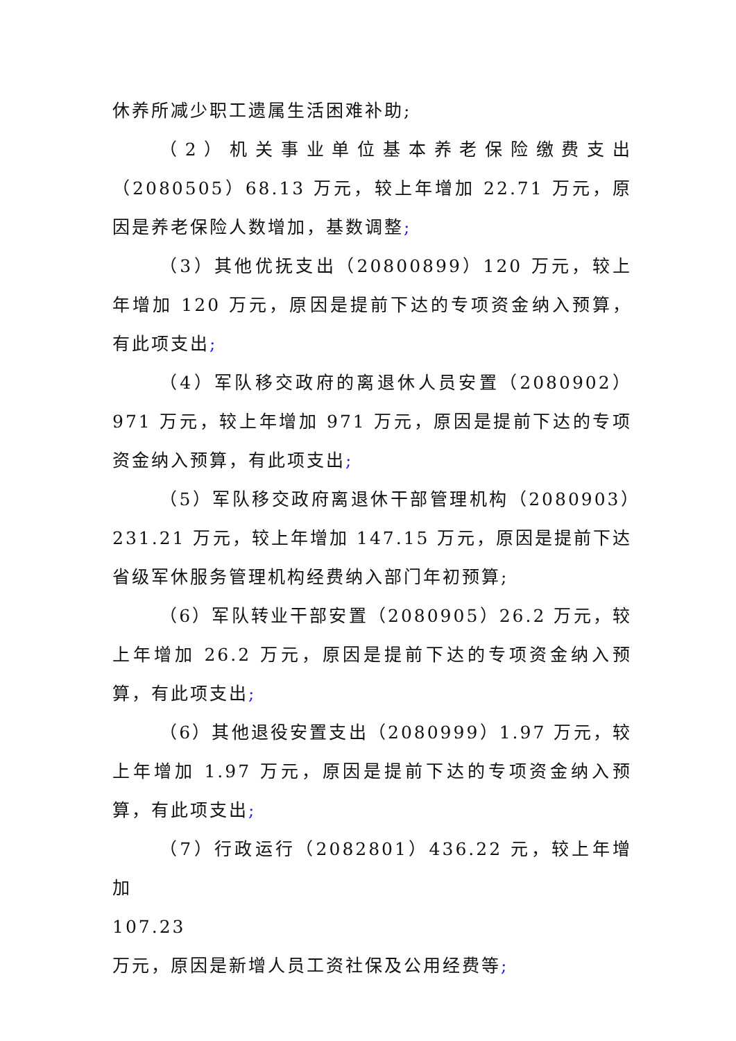休养所减少职工遗属生活困难补助;
（2）机关事业单位基本养老保险缴费支出（2080505）68.13 万元，较上年增加 22.71 万元，原因是养老保险人数增加，基数调整;
（3）其他优抚支出（20800899）120 万元，较上年增加 120 万元，原因是提前下达的专项资金纳入预算，有此项支出;
（4）军队移交政府的离退休人员安置（2080902）971 万元，较上年增加 971 万元，原因是提前下达的专项资金纳入预算，有此项支出;
（5）军队移交政府离退休干部管理机构（2080903）231.21 万元，较上年增加 147.15 万元，原因是提前下达省级军休服务管理机构经费纳入部门年初预算;
（6）军队转业干部安置（2080905）26.2 万元，较上年增加 26.2 万元，原因是提前下达的专项资金纳入预算，有此项支出;
（6）其他退役安置支出（2080999）1.97 万元，较上年增加 1.97 万元，原因是提前下达的专项资金纳入预算，有此项支出;
（7）行政运行（2082801）436.22 元，较上年增加
107.23
万元，原因是新增人员工资社保及公用经费等;